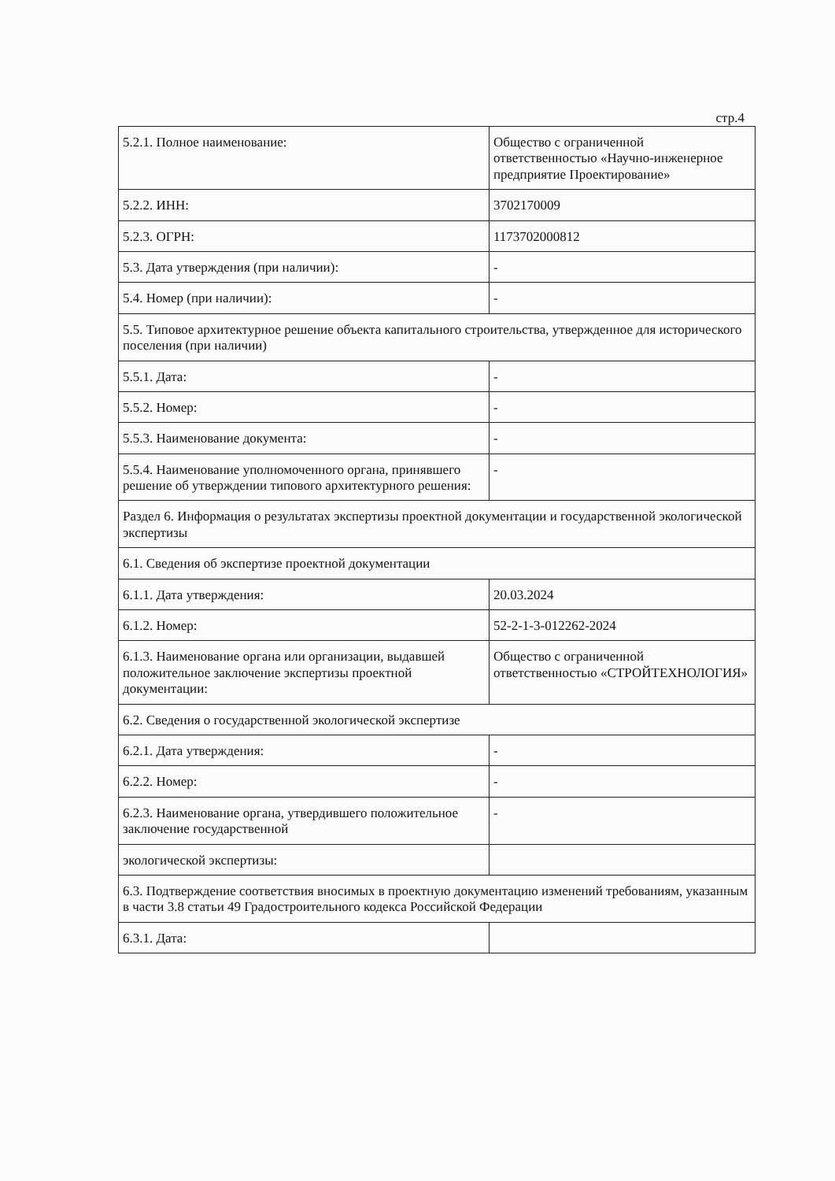стр.4
| 5.2.1. Полное наименование: | Общество с ограниченной ответственностью «Научно-инженерное предприятие Проектирование» |
| 5.2.2. ИНН: | 3702170009 |
| 5.2.3. ОГРН: | 1173702000812 |
| 5.3. Дата утверждения (при наличии): | - |
| 5.4. Номер (при наличии): | - |
| 5.5. Типовое архитектурное решение объекта капитального строительства, утвержденное для исторического поселения (при наличии) | |
| 5.5.1. Дата: | - |
| 5.5.2. Номер: | - |
| 5.5.3. Наименование документа: | - |
| 5.5.4. Наименование уполномоченного органа, принявшего решение об утверждении типового архитектурного решения: | - |
| Раздел 6. Информация о результатах экспертизы проектной документации и государственной экологической экспертизы | |
| 6.1. Сведения об экспертизе проектной документации | |
| 6.1.1. Дата утверждения: | 20.03.2024 |
| 6.1.2. Номер: | 52-2-1-3-012262-2024 |
| 6.1.3. Наименование органа или организации, выдавшей положительное заключение экспертизы проектной документации: | Общество с ограниченной ответственностью «СТРОЙТЕХНОЛОГИЯ» |
| 6.2. Сведения о государственной экологической экспертизе | |
| 6.2.1. Дата утверждения: | - |
| 6.2.2. Номер: | - |
| 6.2.3. Наименование органа, утвердившего положительное заключение государственной | - |
| экологической экспертизы: | |
| 6.3. Подтверждение соответствия вносимых в проектную документацию изменений требованиям, указанным в части 3.8 статьи 49 Градостроительного кодекса Российской Федерации | |
| 6.3.1. Дата: | |